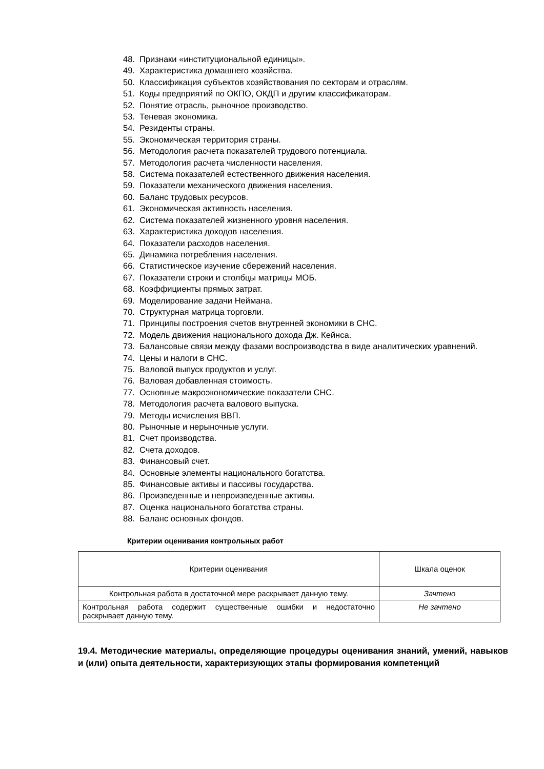48. Признаки «институциональной единицы».
49. Характеристика домашнего хозяйства.
50. Классификация субъектов хозяйствования по секторам и отраслям.
51. Коды предприятий по ОКПО, ОКДП и другим классификаторам.
52. Понятие отрасль, рыночное производство.
53. Теневая экономика.
54. Резиденты страны.
55. Экономическая территория страны.
56. Методология расчета показателей трудового потенциала.
57. Методология расчета численности населения.
58. Система показателей естественного движения населения.
59. Показатели механического движения населения.
60. Баланс трудовых ресурсов.
61. Экономическая активность населения.
62. Система показателей жизненного уровня населения.
63. Характеристика доходов населения.
64. Показатели расходов населения.
65. Динамика потребления населения.
66. Статистическое изучение сбережений населения.
67. Показатели строки и столбцы матрицы МОБ.
68. Коэффициенты прямых затрат.
69. Моделирование задачи Неймана.
70. Структурная матрица торговли.
71. Принципы построения счетов внутренней экономики в СНС.
72. Модель движения национального дохода Дж. Кейнса.
73. Балансовые связи между фазами воспроизводства в виде аналитических уравнений.
74. Цены и налоги в СНС.
75. Валовой выпуск продуктов и услуг.
76. Валовая добавленная стоимость.
77. Основные макроэкономические показатели СНС.
78. Методология расчета валового выпуска.
79. Методы исчисления ВВП.
80. Рыночные и нерыночные услуги.
81. Счет производства.
82. Счета доходов.
83. Финансовый счет.
84. Основные элементы национального богатства.
85. Финансовые активы и пассивы государства.
86. Произведенные и непроизведенные активы.
87. Оценка национального богатства страны.
88. Баланс основных фондов.
Критерии оценивания контрольных работ
| Критерии оценивания | Шкала оценок |
| Контрольная работа в достаточной мере раскрывает данную тему. | Зачтено |
| Контрольная работа содержит существенные ошибки и недостаточно раскрывает данную тему. | Не зачтено |
19.4. Методические материалы, определяющие процедуры оценивания знаний, умений, навыков и (или) опыта деятельности, характеризующих этапы формирования компетенций